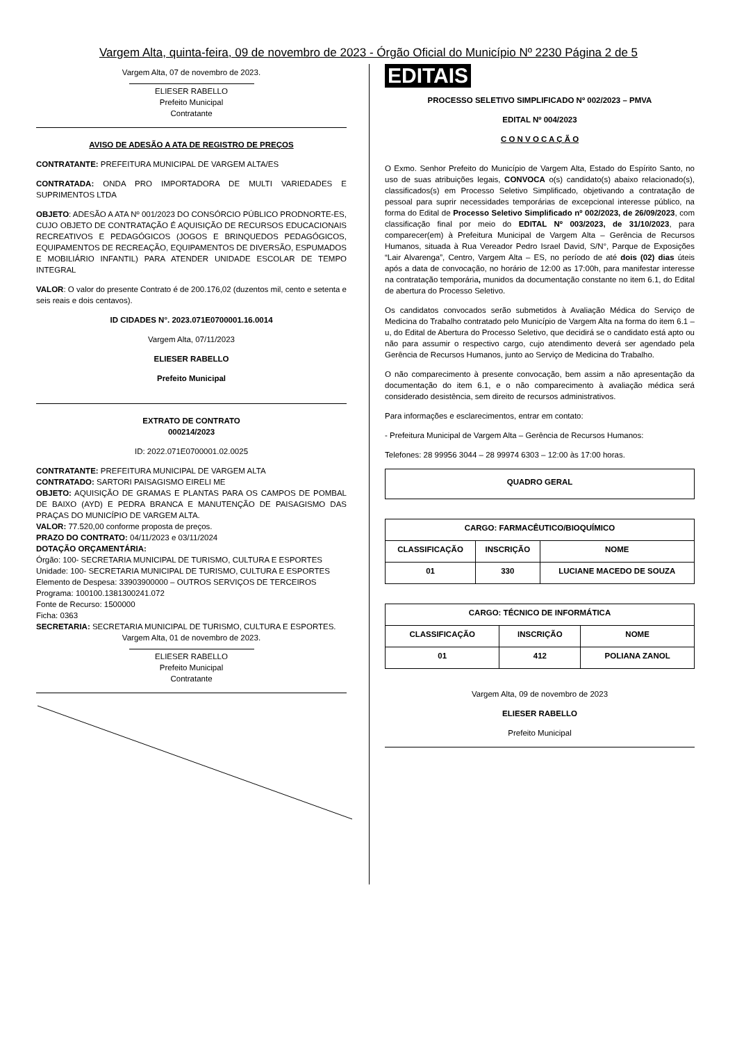Vargem Alta, quinta-feira, 09 de novembro de 2023 - Órgão Oficial do Município Nº 2230 Página 2 de 5
Vargem Alta, 07 de novembro de 2023.
ELIESER RABELLO
Prefeito Municipal
Contratante
AVISO DE ADESÃO A ATA DE REGISTRO DE PREÇOS
CONTRATANTE: PREFEITURA MUNICIPAL DE VARGEM ALTA/ES
CONTRATADA: ONDA PRO IMPORTADORA DE MULTI VARIEDADES E SUPRIMENTOS LTDA
OBJETO: ADESÃO A ATA Nº 001/2023 DO CONSÓRCIO PÚBLICO PRODNORTE-ES, CUJO OBJETO DE CONTRATAÇÃO É AQUISIÇÃO DE RECURSOS EDUCACIONAIS RECREATIVOS E PEDAGÓGICOS (JOGOS E BRINQUEDOS PEDAGÓGICOS, EQUIPAMENTOS DE RECREAÇÃO, EQUIPAMENTOS DE DIVERSÃO, ESPUMADOS E MOBILIÁRIO INFANTIL) PARA ATENDER UNIDADE ESCOLAR DE TEMPO INTEGRAL
VALOR: O valor do presente Contrato é de 200.176,02 (duzentos mil, cento e setenta e seis reais e dois centavos).
ID CIDADES N°. 2023.071E0700001.16.0014
Vargem Alta, 07/11/2023
ELIESER RABELLO
Prefeito Municipal
EXTRATO DE CONTRATO
000214/2023
ID: 2022.071E0700001.02.0025
CONTRATANTE: PREFEITURA MUNICIPAL DE VARGEM ALTA
CONTRATADO: SARTORI PAISAGISMO EIRELI ME
OBJETO: AQUISIÇÃO DE GRAMAS E PLANTAS PARA OS CAMPOS DE POMBAL DE BAIXO (AYD) E PEDRA BRANCA E MANUTENÇÃO DE PAISAGISMO DAS PRAÇAS DO MUNICÍPIO DE VARGEM ALTA.
VALOR: 77.520,00 conforme proposta de preços.
PRAZO DO CONTRATO: 04/11/2023 e 03/11/2024
DOTAÇÃO ORÇAMENTÁRIA:
Órgão: 100- SECRETARIA MUNICIPAL DE TURISMO, CULTURA E ESPORTES
Unidade: 100- SECRETARIA MUNICIPAL DE TURISMO, CULTURA E ESPORTES
Elemento de Despesa: 33903900000 – OUTROS SERVIÇOS DE TERCEIROS
Programa: 100100.1381300241.072
Fonte de Recurso: 1500000
Ficha: 0363
SECRETARIA: SECRETARIA MUNICIPAL DE TURISMO, CULTURA E ESPORTES.
Vargem Alta, 01 de novembro de 2023.
ELIESER RABELLO
Prefeito Municipal
Contratante
EDITAIS
PROCESSO SELETIVO SIMPLIFICADO Nº 002/2023 – PMVA
EDITAL Nº 004/2023
C O N V O C A Ç Ã O
O Exmo. Senhor Prefeito do Município de Vargem Alta, Estado do Espírito Santo, no uso de suas atribuições legais, CONVOCA o(s) candidato(s) abaixo relacionado(s), classificados(s) em Processo Seletivo Simplificado, objetivando a contratação de pessoal para suprir necessidades temporárias de excepcional interesse público, na forma do Edital de Processo Seletivo Simplificado nº 002/2023, de 26/09/2023, com classificação final por meio do EDITAL Nº 003/2023, de 31/10/2023, para comparecer(em) à Prefeitura Municipal de Vargem Alta – Gerência de Recursos Humanos, situada à Rua Vereador Pedro Israel David, S/N°, Parque de Exposições “Lair Alvarenga”, Centro, Vargem Alta – ES, no período de até dois (02) dias úteis após a data de convocação, no horário de 12:00 as 17:00h, para manifestar interesse na contratação temporária, munidos da documentação constante no item 6.1, do Edital de abertura do Processo Seletivo.
Os candidatos convocados serão submetidos à Avaliação Médica do Serviço de Medicina do Trabalho contratado pelo Município de Vargem Alta na forma do item 6.1 – u, do Edital de Abertura do Processo Seletivo, que decidirá se o candidato está apto ou não para assumir o respectivo cargo, cujo atendimento deverá ser agendado pela Gerência de Recursos Humanos, junto ao Serviço de Medicina do Trabalho.
O não comparecimento à presente convocação, bem assim a não apresentação da documentação do item 6.1, e o não comparecimento à avaliação médica será considerado desistência, sem direito de recursos administrativos.
Para informações e esclarecimentos, entrar em contato:
- Prefeitura Municipal de Vargem Alta – Gerência de Recursos Humanos:
Telefones: 28 99956 3044 – 28 99974 6303 – 12:00 às 17:00 horas.
| QUADRO GERAL |
| --- |
| CARGO: FARMACÊUTICO/BIOQUÍMICO | | |
| --- | --- | --- |
| CLASSIFICAÇÃO | INSCRIÇÃO | NOME |
| 01 | 330 | LUCIANE MACEDO DE SOUZA |
| CARGO: TÉCNICO DE INFORMÁTICA | | |
| --- | --- | --- |
| CLASSIFICAÇÃO | INSCRIÇÃO | NOME |
| 01 | 412 | POLIANA ZANOL |
Vargem Alta, 09 de novembro de 2023
ELIESER RABELLO
Prefeito Municipal